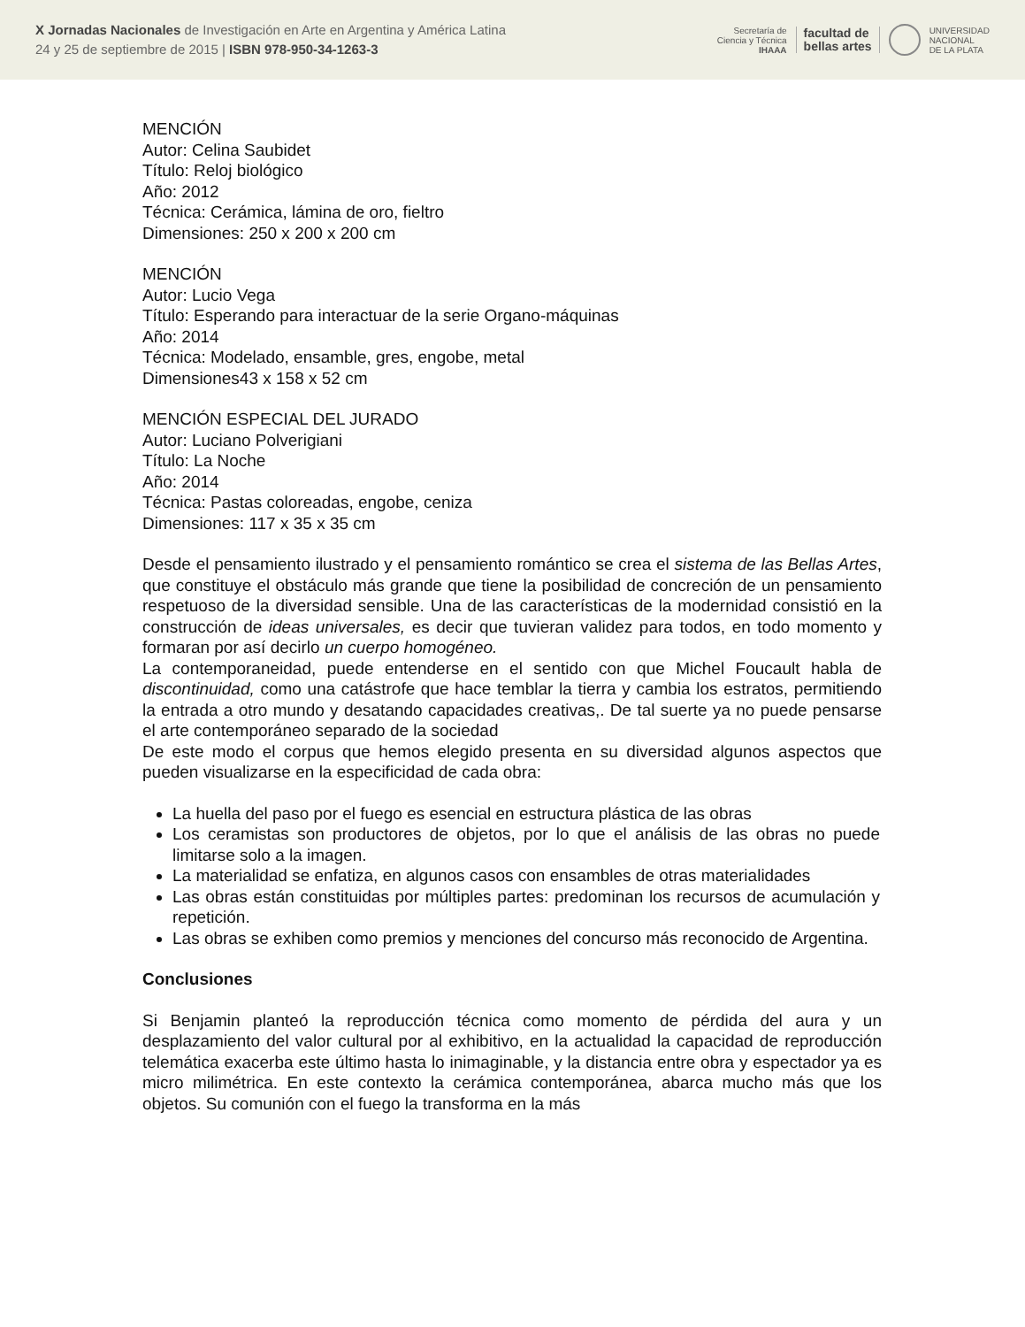X Jornadas Nacionales de Investigación en Arte en Argentina y América Latina
24 y 25 de septiembre de 2015 | ISBN 978-950-34-1263-3
Secretaría de
Ciencia y Técnica
IHAAA
facultad de
bellas artes
UNIVERSIDAD
NACIONAL
DE LA PLATA
MENCIÓN
Autor: Celina Saubidet
Título: Reloj biológico
Año: 2012
Técnica: Cerámica, lámina de oro, fieltro
Dimensiones: 250 x 200 x 200 cm
MENCIÓN
Autor: Lucio Vega
Título: Esperando para interactuar de la serie Organo-máquinas
Año: 2014
Técnica: Modelado, ensamble, gres, engobe, metal
Dimensiones43 x 158 x 52 cm
MENCIÓN ESPECIAL DEL JURADO
Autor: Luciano Polverigiani
Título: La Noche
Año: 2014
Técnica: Pastas coloreadas, engobe, ceniza
Dimensiones: 117 x 35 x 35 cm
Desde el pensamiento ilustrado y el pensamiento romántico se crea el sistema de las Bellas Artes, que constituye el obstáculo más grande que tiene la posibilidad de concreción de un pensamiento respetuoso de la diversidad sensible. Una de las características de la modernidad consistió en la construcción de ideas universales, es decir que tuvieran validez para todos, en todo momento y formaran por así decirlo un cuerpo homogéneo.
La contemporaneidad, puede entenderse en el sentido con que Michel Foucault habla de discontinuidad, como una catástrofe que hace temblar la tierra y cambia los estratos, permitiendo la entrada a otro mundo y desatando capacidades creativas,. De tal suerte ya no puede pensarse el arte contemporáneo separado de la sociedad
De este modo el corpus que hemos elegido presenta en su diversidad algunos aspectos que pueden visualizarse en la especificidad de cada obra:
La huella del paso por el fuego es esencial en estructura plástica de las obras
Los ceramistas son productores de objetos, por lo que el análisis de las obras no puede limitarse solo a la imagen.
La materialidad se enfatiza, en algunos casos con ensambles de otras materialidades
Las obras están constituidas por múltiples partes: predominan los recursos de acumulación y repetición.
Las obras se exhiben como premios y menciones del concurso más reconocido de Argentina.
Conclusiones
Si Benjamin planteó la reproducción técnica como momento de pérdida del aura y un desplazamiento del valor cultural por al exhibitivo, en la actualidad la capacidad de reproducción telemática exacerba este último hasta lo inimaginable, y la distancia entre obra y espectador ya es micro milimétrica. En este contexto la cerámica contemporánea, abarca mucho más que los objetos. Su comunión con el fuego la transforma en la más